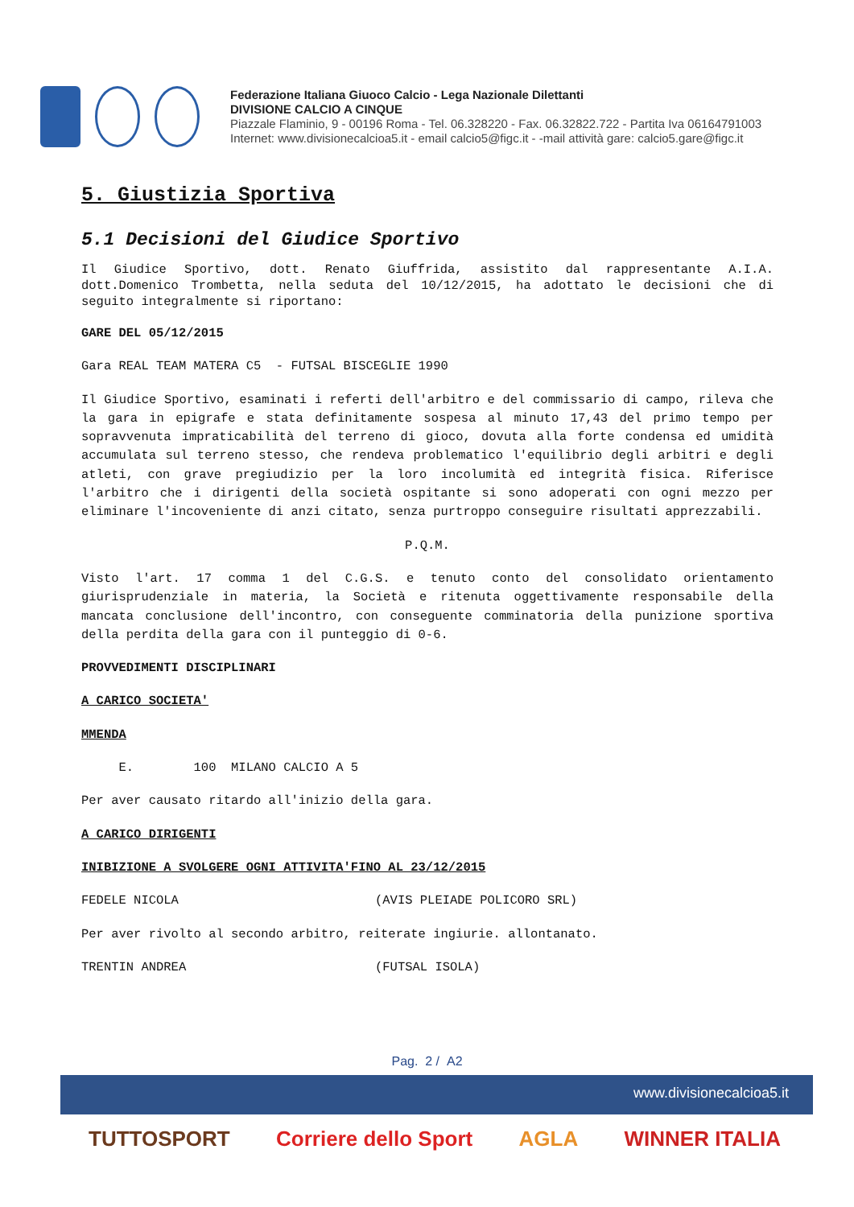Federazione Italiana Giuoco Calcio - Lega Nazionale Dilettanti
DIVISIONE CALCIO A CINQUE
Piazzale Flaminio, 9 - 00196 Roma - Tel. 06.328220 - Fax. 06.32822.722 - Partita Iva 06164791003
Internet: www.divisionecalcioa5.it - email calcio5@figc.it - -mail attività gare: calcio5.gare@figc.it
5. Giustizia Sportiva
5.1 Decisioni del Giudice Sportivo
Il Giudice Sportivo, dott. Renato Giuffrida, assistito dal rappresentante A.I.A. dott.Domenico Trombetta, nella seduta del 10/12/2015, ha adottato le decisioni che di seguito integralmente si riportano:
GARE DEL 05/12/2015
Gara REAL TEAM MATERA C5 - FUTSAL BISCEGLIE 1990
Il Giudice Sportivo, esaminati i referti dell'arbitro e del commissario di campo, rileva che la gara in epigrafe e stata definitamente sospesa al minuto 17,43 del primo tempo per sopravvenuta impraticabilità del terreno di gioco, dovuta alla forte condensa ed umidità accumulata sul terreno stesso, che rendeva problematico l'equilibrio degli arbitri e degli atleti, con grave pregiudizio per la loro incolumità ed integrità fisica. Riferisce l'arbitro che i dirigenti della società ospitante si sono adoperati con ogni mezzo per eliminare l'incoveniente di anzi citato, senza purtroppo conseguire risultati apprezzabili.
P.Q.M.
Visto l'art. 17 comma 1 del C.G.S. e tenuto conto del consolidato orientamento giurisprudenziale in materia, la Società e ritenuta oggettivamente responsabile della mancata conclusione dell'incontro, con conseguente comminatoria della punizione sportiva della perdita della gara con il punteggio di 0-6.
PROVVEDIMENTI DISCIPLINARI
A CARICO SOCIETA'
MMENDA
E. 100 MILANO CALCIO A 5
Per aver causato ritardo all'inizio della gara.
A CARICO DIRIGENTI
INIBIZIONE A SVOLGERE OGNI ATTIVITA'FINO AL 23/12/2015
FEDELE NICOLA (AVIS PLEIADE POLICORO SRL)
Per aver rivolto al secondo arbitro, reiterate ingiurie. allontanato.
TRENTIN ANDREA (FUTSAL ISOLA)
Pag. 2 / A2
www.divisionecalcioa5.it
TUTTOSPORT Corriere dello Sport AGLA WINNER ITALIA